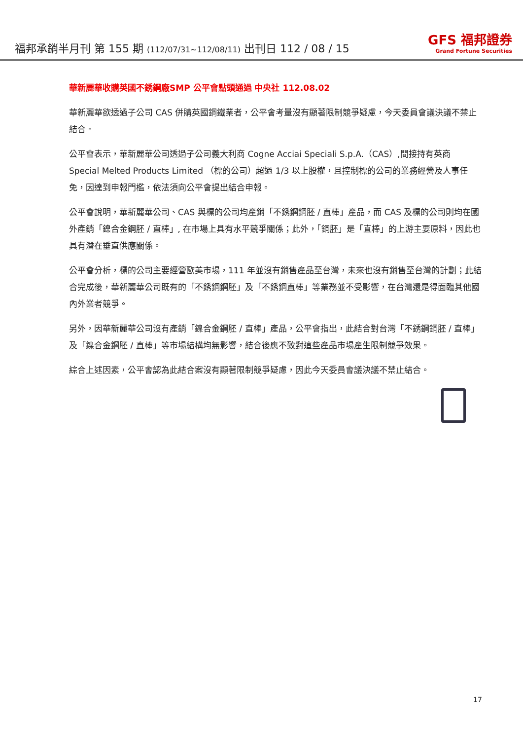福邦承銷半月刊 第 155 期 (112/07/31~112/08/11) 出刊日 112 / 08 / 15
GFS 福邦證券
Grand Fortune Securities
華新麗華收購英國不銹鋼廠SMP 公平會點頭通過 中央社 112.08.02
華新麗華欲透過子公司 CAS 併購英國鋼鐵業者，公平會考量沒有顯著限制競爭疑慮，今天委員會議決議不禁止結合。
公平會表示，華新麗華公司透過子公司義大利商 Cogne Acciai Speciali S.p.A.（CAS）,間接持有英商 Special Melted Products Limited （標的公司）超過 1/3 以上股權，且控制標的公司的業務經營及人事任免，因達到申報門檻，依法須向公平會提出結合申報。
公平會說明，華新麗華公司、CAS 與標的公司均產銷「不銹鋼鋼胚 / 直棒」產品，而 CAS 及標的公司則均在國外產銷「鎳合金鋼胚 / 直棒」, 在市場上具有水平競爭關係；此外，「鋼胚」是「直棒」的上游主要原料，因此也具有潛在垂直供應關係。
公平會分析，標的公司主要經營歐美市場，111 年並沒有銷售產品至台灣，未來也沒有銷售至台灣的計劃；此結合完成後，華新麗華公司既有的「不銹鋼鋼胚」及「不銹鋼直棒」等業務並不受影響，在台灣還是得面臨其他國內外業者競爭。
另外，因華新麗華公司沒有產銷「鎳合金鋼胚 / 直棒」產品，公平會指出，此結合對台灣「不銹鋼鋼胚 / 直棒」及「鎳合金鋼胚 / 直棒」等市場結構均無影響，結合後應不致對這些產品市場產生限制競爭效果。
綜合上述因素，公平會認為此結合案沒有顯著限制競爭疑慮，因此今天委員會議決議不禁止結合。
17